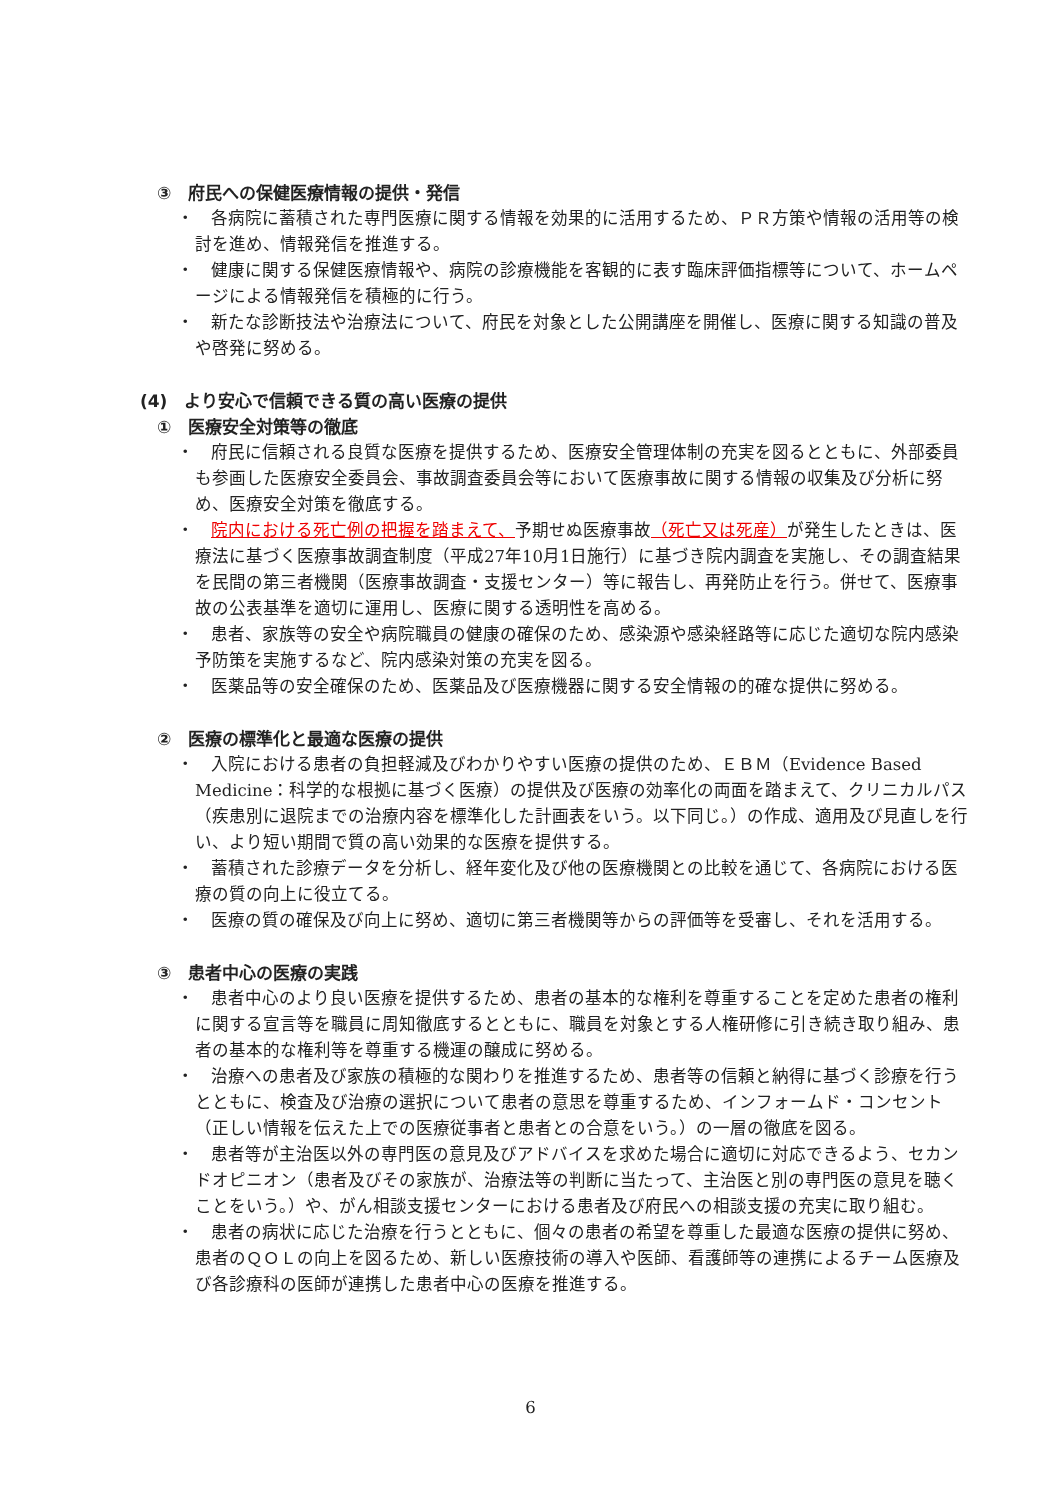③　府民への保健医療情報の提供・発信
・　各病院に蓄積された専門医療に関する情報を効果的に活用するため、ＰＲ方策や情報の活用等の検討を進め、情報発信を推進する。
・　健康に関する保健医療情報や、病院の診療機能を客観的に表す臨床評価指標等について、ホームページによる情報発信を積極的に行う。
・　新たな診断技法や治療法について、府民を対象とした公開講座を開催し、医療に関する知識の普及や啓発に努める。
(4)　より安心で信頼できる質の高い医療の提供
①　医療安全対策等の徹底
・　府民に信頼される良質な医療を提供するため、医療安全管理体制の充実を図るとともに、外部委員も参画した医療安全委員会、事故調査委員会等において医療事故に関する情報の収集及び分析に努め、医療安全対策を徹底する。
・　院内における死亡例の把握を踏まえて、予期せぬ医療事故（死亡又は死産）が発生したときは、医療法に基づく医療事故調査制度（平成27年10月1日施行）に基づき院内調査を実施し、その調査結果を民間の第三者機関（医療事故調査・支援センター）等に報告し、再発防止を行う。併せて、医療事故の公表基準を適切に運用し、医療に関する透明性を高める。
・　患者、家族等の安全や病院職員の健康の確保のため、感染源や感染経路等に応じた適切な院内感染予防策を実施するなど、院内感染対策の充実を図る。
・　医薬品等の安全確保のため、医薬品及び医療機器に関する安全情報の的確な提供に努める。
②　医療の標準化と最適な医療の提供
・　入院における患者の負担軽減及びわかりやすい医療の提供のため、ＥＢＭ（Evidence Based Medicine：科学的な根拠に基づく医療）の提供及び医療の効率化の両面を踏まえて、クリニカルパス（疾患別に退院までの治療内容を標準化した計画表をいう。以下同じ。）の作成、適用及び見直しを行い、より短い期間で質の高い効果的な医療を提供する。
・　蓄積された診療データを分析し、経年変化及び他の医療機関との比較を通じて、各病院における医療の質の向上に役立てる。
・　医療の質の確保及び向上に努め、適切に第三者機関等からの評価等を受審し、それを活用する。
③　患者中心の医療の実践
・　患者中心のより良い医療を提供するため、患者の基本的な権利を尊重することを定めた患者の権利に関する宣言等を職員に周知徹底するとともに、職員を対象とする人権研修に引き続き取り組み、患者の基本的な権利等を尊重する機運の醸成に努める。
・　治療への患者及び家族の積極的な関わりを推進するため、患者等の信頼と納得に基づく診療を行うとともに、検査及び治療の選択について患者の意思を尊重するため、インフォームド・コンセント（正しい情報を伝えた上での医療従事者と患者との合意をいう。）の一層の徹底を図る。
・　患者等が主治医以外の専門医の意見及びアドバイスを求めた場合に適切に対応できるよう、セカンドオピニオン（患者及びその家族が、治療法等の判断に当たって、主治医と別の専門医の意見を聴くことをいう。）や、がん相談支援センターにおける患者及び府民への相談支援の充実に取り組む。
・　患者の病状に応じた治療を行うとともに、個々の患者の希望を尊重した最適な医療の提供に努め、患者のＱＯＬの向上を図るため、新しい医療技術の導入や医師、看護師等の連携によるチーム医療及び各診療科の医師が連携した患者中心の医療を推進する。
6